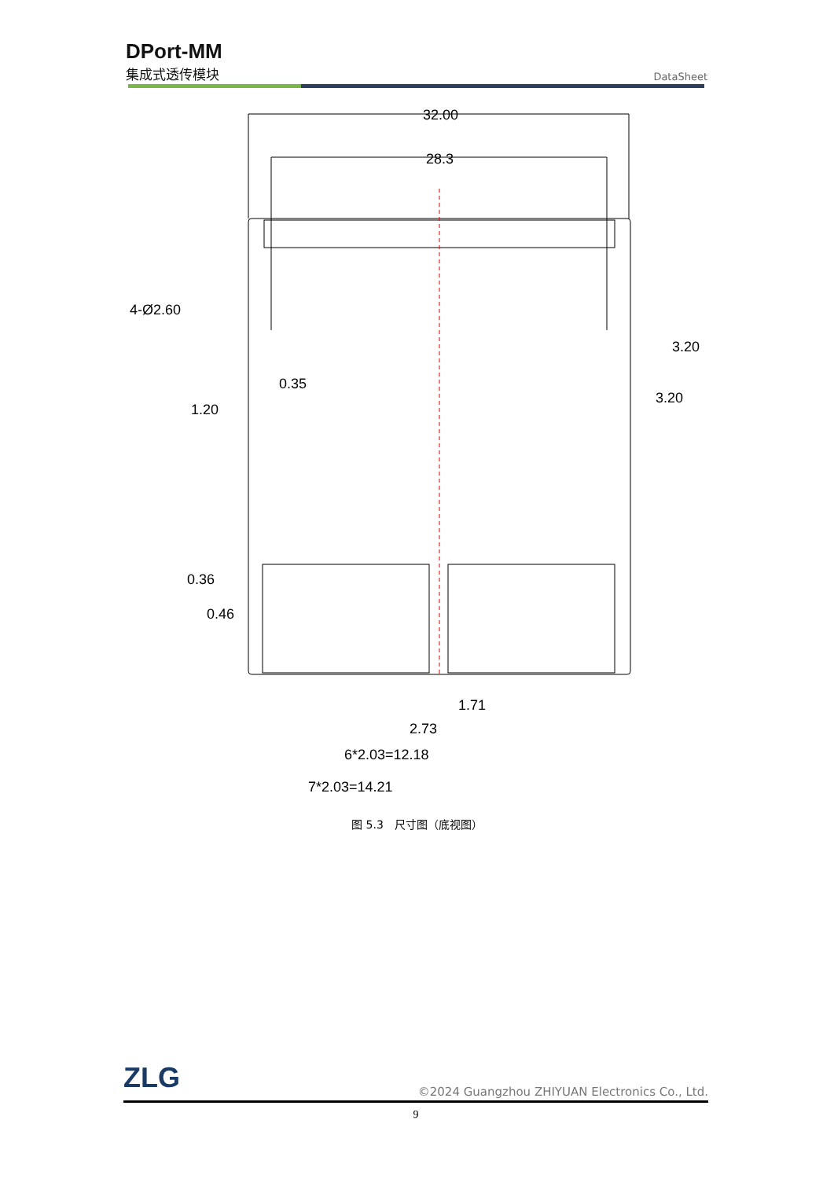DPort-MM
集成式透传模块
DataSheet
32.00
28.3
4-Ø2.60
0.35
1.20
3.20
3.20
0.36
0.46
1.71
2.73
6*2.03=12.18
7*2.03=14.21
图 5.3　尺寸图（底视图）
ZLG
©2024 Guangzhou ZHIYUAN Electronics Co., Ltd.
9